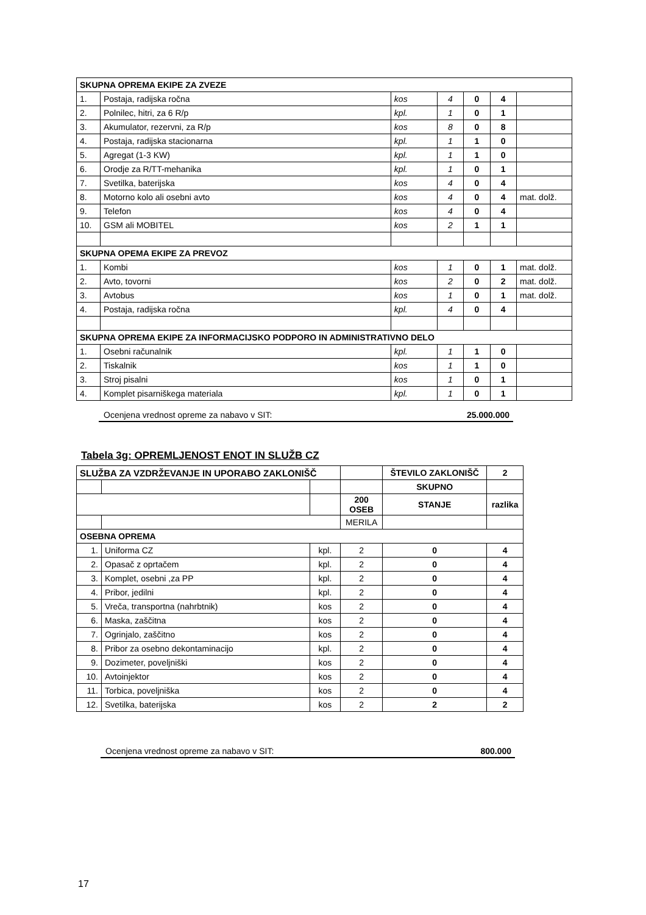| SKUPNA OPREMA EKIPE ZA ZVEZE | | | | | | |
| 1. | Postaja, radijska ročna | kos | 4 | 0 | 4 | |
| 2. | Polnilec, hitri, za 6 R/p | kpl. | 1 | 0 | 1 | |
| 3. | Akumulator, rezervni, za R/p | kos | 8 | 0 | 8 | |
| 4. | Postaja, radijska stacionarna | kpl. | 1 | 1 | 0 | |
| 5. | Agregat (1-3 KW) | kpl. | 1 | 1 | 0 | |
| 6. | Orodje za R/TT-mehanika | kpl. | 1 | 0 | 1 | |
| 7. | Svetilka, baterijska | kos | 4 | 0 | 4 | |
| 8. | Motorno kolo ali osebni avto | kos | 4 | 0 | 4 | mat. dolž. |
| 9. | Telefon | kos | 4 | 0 | 4 | |
| 10. | GSM ali MOBITEL | kos | 2 | 1 | 1 | |
| SKUPNA OPEMA EKIPE ZA PREVOZ | | | | | | |
| 1. | Kombi | kos | 1 | 0 | 1 | mat. dolž. |
| 2. | Avto, tovorni | kos | 2 | 0 | 2 | mat. dolž. |
| 3. | Avtobus | kos | 1 | 0 | 1 | mat. dolž. |
| 4. | Postaja, radijska ročna | kpl. | 4 | 0 | 4 | |
| SKUPNA OPREMA EKIPE ZA INFORMACIJSKO PODPORO IN ADMINISTRATIVNO DELO | | | | | | |
| 1. | Osebni računalnik | kpl. | 1 | 1 | 0 | |
| 2. | Tiskalnik | kos | 1 | 1 | 0 | |
| 3. | Stroj pisalni | kos | 1 | 0 | 1 | |
| 4. | Komplet pisarniškega materiala | kpl. | 1 | 0 | 1 | |
Ocenjena vrednost opreme za nabavo v SIT: 25.000.000
Tabela 3g: OPREMLJENOST ENOT IN SLUŽB CZ
| SLUŽBA ZA VZDRŽEVANJE IN UPORABO ZAKLONIŠČ | | | | ŠTEVILO ZAKLONIŠČ | 2 |
| | | | | SKUPNO | |
| | | | 200 OSEB | STANJE | razlika |
| | | | MERILA | | |
| OSEBNA OPREMA | | | | | |
| 1. | Uniforma CZ | kpl. | 2 | 0 | 4 |
| 2. | Opasač z oprtačem | kpl. | 2 | 0 | 4 |
| 3. | Komplet, osebni ,za PP | kpl. | 2 | 0 | 4 |
| 4. | Pribor, jedilni | kpl. | 2 | 0 | 4 |
| 5. | Vreča, transportna (nahrbtnik) | kos | 2 | 0 | 4 |
| 6. | Maska, zaščitna | kos | 2 | 0 | 4 |
| 7. | Ogrinjalo, zaščitno | kos | 2 | 0 | 4 |
| 8. | Pribor za osebno dekontaminacijo | kpl. | 2 | 0 | 4 |
| 9. | Dozimeter, poveljniški | kos | 2 | 0 | 4 |
| 10. | Avtoinjektor | kos | 2 | 0 | 4 |
| 11. | Torbica, poveljniška | kos | 2 | 0 | 4 |
| 12. | Svetilka, baterijska | kos | 2 | 2 | 2 |
Ocenjena vrednost opreme za nabavo v SIT: 800.000
17